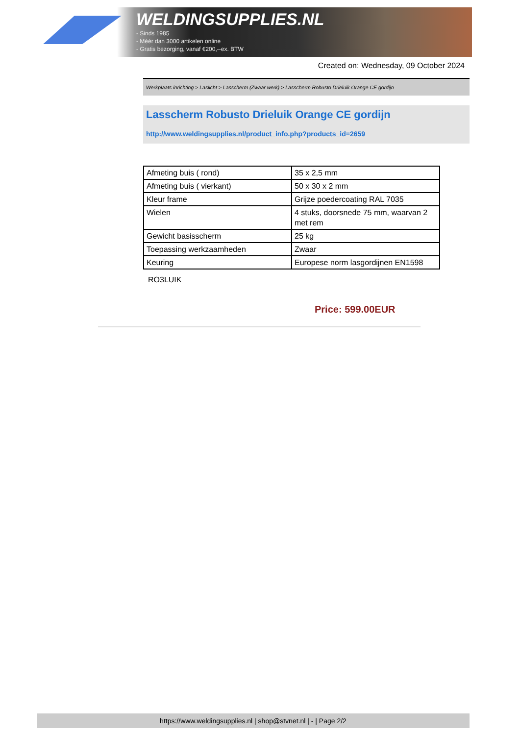WELDINGSUPPLIES.NL
- Sinds 1985
- Méér dan 3000 artikelen online
- Gratis bezorging, vanaf €200,--ex. BTW
Created on: Wednesday, 09 October 2024
Werkplaats inrichting > Laslicht > Lasscherm (Zwaar werk) > Lasscherm Robusto Drieluik Orange CE gordijn
Lasscherm Robusto Drieluik Orange CE gordijn
http://www.weldingsupplies.nl/product_info.php?products_id=2659
| Afmeting buis ( rond) | 35 x 2,5 mm |
| Afmeting buis ( vierkant) | 50 x 30 x 2 mm |
| Kleur frame | Grijze poedercoating RAL 7035 |
| Wielen | 4 stuks, doorsnede 75 mm, waarvan 2 met rem |
| Gewicht basisscherm | 25 kg |
| Toepassing werkzaamheden | Zwaar |
| Keuring | Europese norm lasgordijnen EN1598 |
RO3LUIK
Price: 599.00EUR
https://www.weldingsupplies.nl | shop@stvnet.nl | - | Page 2/2